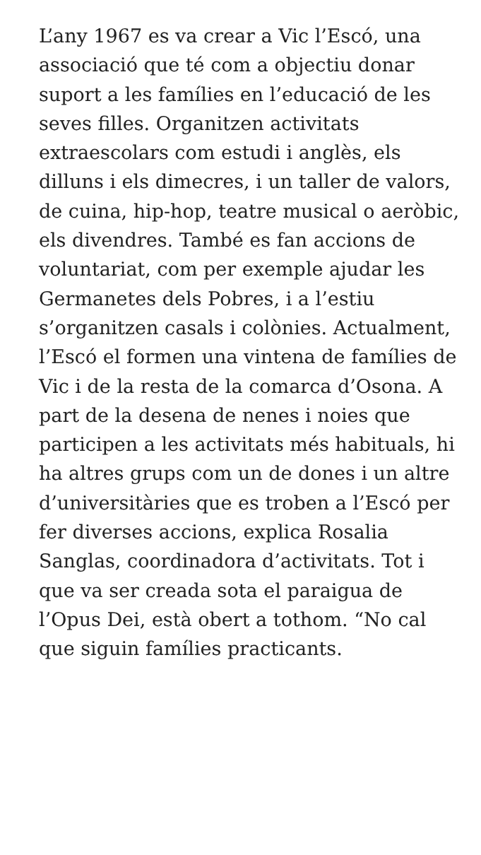L’any 1967 es va crear a Vic l’Escó, una associació que té com a objectiu donar suport a les famílies en l’educació de les seves filles. Organitzen activitats extraescolars com estudi i anglès, els dilluns i els dimecres, i un taller de valors, de cuina, hip-hop, teatre musical o aeròbic, els divendres. També es fan accions de voluntariat, com per exemple ajudar les Germanetes dels Pobres, i a l’estiu s’organitzen casals i colònies. Actualment, l’Escó el formen una vintena de famílies de Vic i de la resta de la comarca d’Osona. A part de la desena de nenes i noies que participen a les activitats més habituals, hi ha altres grups com un de dones i un altre d’universitàries que es troben a l’Escó per fer diverses accions, explica Rosalia Sanglas, coordinadora d’activitats. Tot i que va ser creada sota el paraigua de l’Opus Dei, està obert a tothom. “No cal que siguin famílies practicants.